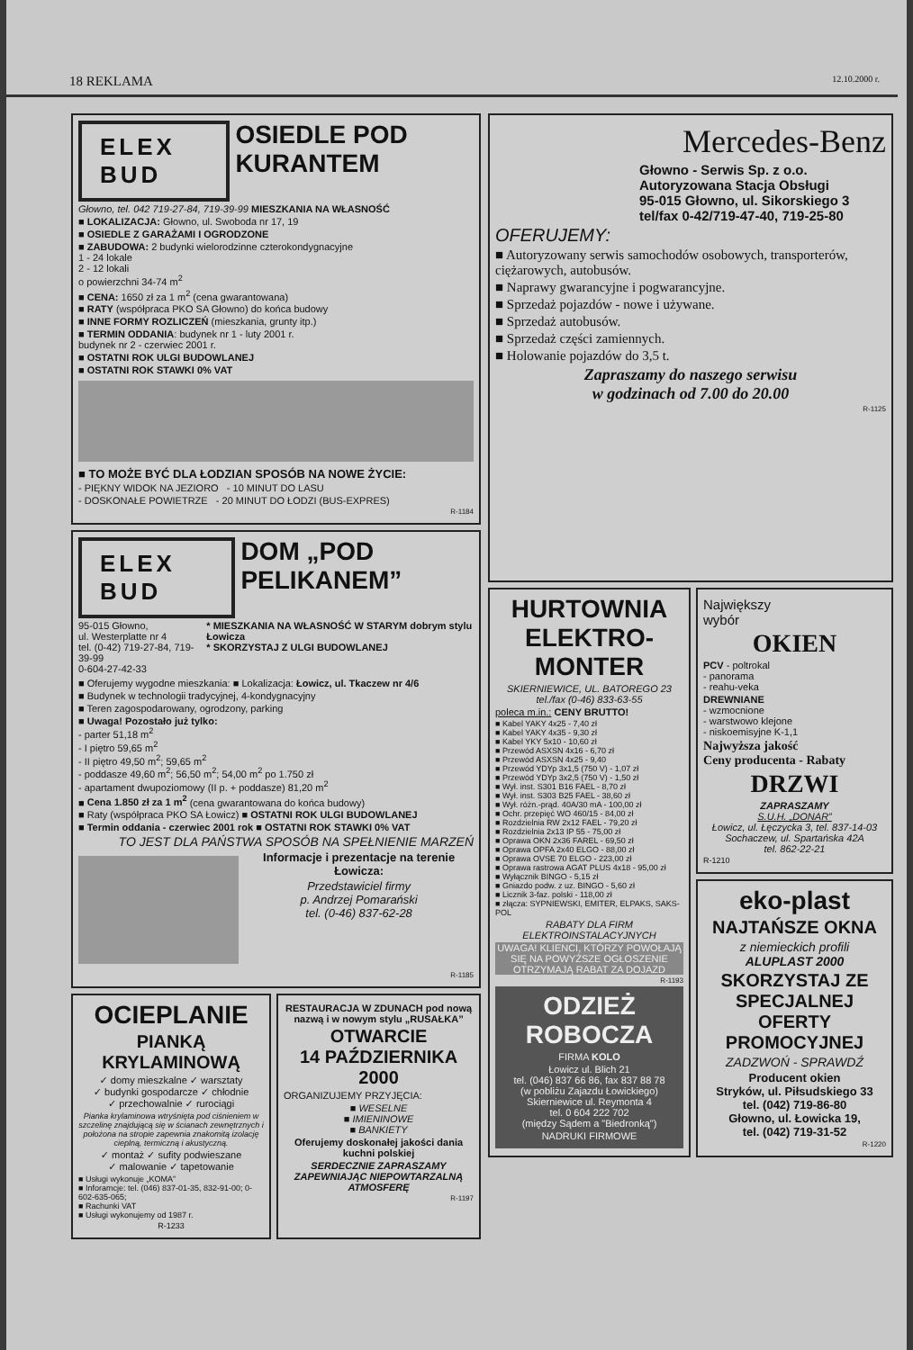18 REKLAMA 12.10.2000 r.
ELEX BUD
OSIEDLE POD KURANTEM
Głowno, tel. 042 719-27-84, 719-39-99 MIESZKANIA NA WŁASNOŚĆ
■ LOKALIZACJA: Głowno, ul. Swoboda nr 17, 19
■ OSIEDLE Z GARAŻAMI I OGRODZONE
■ ZABUDOWA: 2 budynki wielorodzinne czterokondygnacyjne
1 - 24 lokale
2 - 12 lokali
o powierzchni 34-74 m<sup>2</sup>
■ CENA: 1650 zł za 1 m<sup>2</sup> (cena gwarantowana)
■ RATY (współpraca PKO SA Głowno) do końca budowy
■ INNE FORMY ROZLICZEŃ (mieszkania, grunty itp.)
■ TERMIN ODDANIA: budynek nr 1 - luty 2001 r.
budynek nr 2 - czerwiec 2001 r.
■ OSTATNI ROK ULGI BUDOWLANEJ
■ OSTATNI ROK STAWKI 0% VAT
■ TO MOŻE BYĆ DLA ŁODZIAN SPOSÓB NA NOWE ŻYCIE:
- PIĘKNY WIDOK NA JEZIORO - 10 MINUT DO LASU
- DOSKONAŁE POWIETRZE - 20 MINUT DO ŁODZI (BUS-EXPRES)
R-1184
ELEX BUD
DOM „POD PELIKANEM”
95-015 Głowno,
ul. Westerplatte nr 4
tel. (0-42) 719-27-84, 719-39-99
0-604-27-42-33
* MIESZKANIA NA WŁASNOŚĆ W STARYM dobrym stylu Łowicza
* SKORZYSTAJ Z ULGI BUDOWLANEJ
■ Oferujemy wygodne mieszkania: ■ Lokalizacja: Łowicz, ul. Tkaczew nr 4/6
■ Budynek w technologii tradycyjnej, 4-kondygnacyjny
■ Teren zagospodarowany, ogrodzony, parking
■ Uwaga! Pozostało już tylko:
- parter 51,18 m<sup>2</sup>
- I piętro 59,65 m<sup>2</sup>
- II piętro 49,50 m<sup>2</sup>; 59,65 m<sup>2</sup>
- poddasze 49,60 m<sup>2</sup>; 56,50 m<sup>2</sup>; 54,00 m<sup>2</sup> po 1.750 zł
- apartament dwupoziomowy (II p. + poddasze) 81,20 m<sup>2</sup>
■ Cena 1.850 zł za 1 m<sup>2</sup> (cena gwarantowana do końca budowy)
■ Raty (współpraca PKO SA Łowicz) ■ OSTATNI ROK ULGI BUDOWLANEJ
■ Termin oddania - czerwiec 2001 rok ■ OSTATNI ROK STAWKI 0% VAT
TO JEST DLA PAŃSTWA SPOSÓB NA SPEŁNIENIE MARZEŃ
Informacje i prezentacje na terenie Łowicza:
Przedstawiciel firmy
p. Andrzej Pomarański
tel. (0-46) 837-62-28
R-1185
OCIEPLANIE
PIANKĄ KRYLAMINOWĄ
✓ domy mieszkalne ✓ warsztaty
✓ budynki gospodarcze ✓ chłodnie
✓ przechowalnie ✓ rurociągi
Pianka krylaminowa wtryśnięta pod ciśnieniem w szczelinę znajdującą się w ścianach zewnętrznych i położona na stropie zapewnia znakomitą izolację cieplną, termiczną i akustyczną.
✓ montaż ✓ sufity podwieszane
✓ malowanie ✓ tapetowanie
■ Usługi wykonuje „KOMA”
■ Inforamcje: tel. (046) 837-01-35, 832-91-00; 0-602-635-065;
■ Rachunki VAT
■ Usługi wykonujemy od 1987 r.
R-1233
RESTAURACJA W ZDUNACH pod nową nazwą i w nowym stylu „RUSAŁKA”
OTWARCIE
14 PAŹDZIERNIKA 2000
ORGANIZUJEMY PRZYJĘCIA:
■ WESELNE
■ IMIENINOWE
■ BANKIETY
Oferujemy doskonałej jakości dania kuchni polskiej
SERDECZNIE ZAPRASZAMY ZAPEWNIAJĄC NIEPOWTARZALNĄ ATMOSFERĘ
R-1197
Mercedes-Benz
Głowno - Serwis Sp. z o.o.
Autoryzowana Stacja Obsługi
95-015 Głowno, ul. Sikorskiego 3
tel/fax 0-42/719-47-40, 719-25-80
OFERUJEMY:
■ Autoryzowany serwis samochodów osobowych, transporterów, ciężarowych, autobusów.
■ Naprawy gwarancyjne i pogwarancyjne.
■ Sprzedaż pojazdów - nowe i używane.
■ Sprzedaż autobusów.
■ Sprzedaż części zamiennych.
■ Holowanie pojazdów do 3,5 t.
Zapraszamy do naszego serwisu
w godzinach od 7.00 do 20.00
R-1125
HURTOWNIA
ELEKTRO-MONTER
SKIERNIEWICE, UL. BATOREGO 23
tel./fax (0-46) 833-63-55
poleca m.in.: CENY BRUTTO!
■ Kabel YAKY 4x25 - 7,40 zł
■ Kabel YAKY 4x35 - 9,30 zł
■ Kabel YKY 5x10 - 10,60 zł
■ Przewód ASXSN 4x16 - 6,70 zł
■ Przewód ASXSN 4x25 - 9,40
■ Przewód YDYp 3x1,5 (750 V) - 1,07 zł
■ Przewód YDYp 3x2,5 (750 V) - 1,50 zł
■ Wył. inst. S301 B16 FAEL - 8,70 zł
■ Wył. inst. S303 B25 FAEL - 38,60 zł
■ Wył. różn.-prąd. 40A/30 mA - 100,00 zł
■ Ochr. przepięć WO 460/15 - 84,00 zł
■ Rozdzielnia RW 2x12 FAEL - 79,20 zł
■ Rozdzielnia 2x13 IP 55 - 75,00 zł
■ Oprawa OKN 2x36 FAREL - 69,50 zł
■ Oprawa OPFA 2x40 ELGO - 88,00 zł
■ Oprawa OVSE 70 ELGO - 223,00 zł
■ Oprawa rastrowa AGAT PLUS 4x18 - 95,00 zł
■ Wyłącznik BINGO - 5,15 zł
■ Gniazdo podw. z uz. BINGO - 5,60 zł
■ Licznik 3-faz. polski - 118,00 zł
■ złącza: SYPNIEWSKI, EMITER, ELPAKS, SAKS-POL
RABATY DLA FIRM ELEKTROINSTALACYJNYCH
UWAGA! KLIENCI, KTÓRZY POWOŁAJĄ SIĘ NA POWYŻSZE OGŁOSZENIE OTRZYMAJĄ RABAT ZA DOJAZD
R-1193
ODZIEŻ ROBOCZA
FIRMA KOLO
Łowicz ul. Blich 21
tel. (046) 837 66 86, fax 837 88 78
(w pobliżu Zajazdu Łowickiego)
Skierniewice ul. Reymonta 4
tel. 0 604 222 702
(między Sądem a "Biedronką")
NADRUKI FIRMOWE
Największy
wybór
OKIEN
PCV - poltrokal
- panorama
- reahu-veka
DREWNIANE
- wzmocnione
- warstwowo klejone
- niskoemisyjne K-1,1
Najwyższa jakość
Ceny producenta - Rabaty
DRZWI
ZAPRASZAMY
S.U.H. „DONAR”
Łowicz, ul. Łęczycka 3, tel. 837-14-03
Sochaczew, ul. Spartańska 42A
tel. 862-22-21
R-1210
eko-plast
NAJTAŃSZE OKNA
z niemieckich profili
ALUPLAST 2000
SKORZYSTAJ ZE SPECJALNEJ OFERTY PROMOCYJNEJ
ZADZWOŃ - SPRAWDŹ
Producent okien
Stryków, ul. Piłsudskiego 33
tel. (042) 719-86-80
Głowno, ul. Łowicka 19,
tel. (042) 719-31-52
R-1220